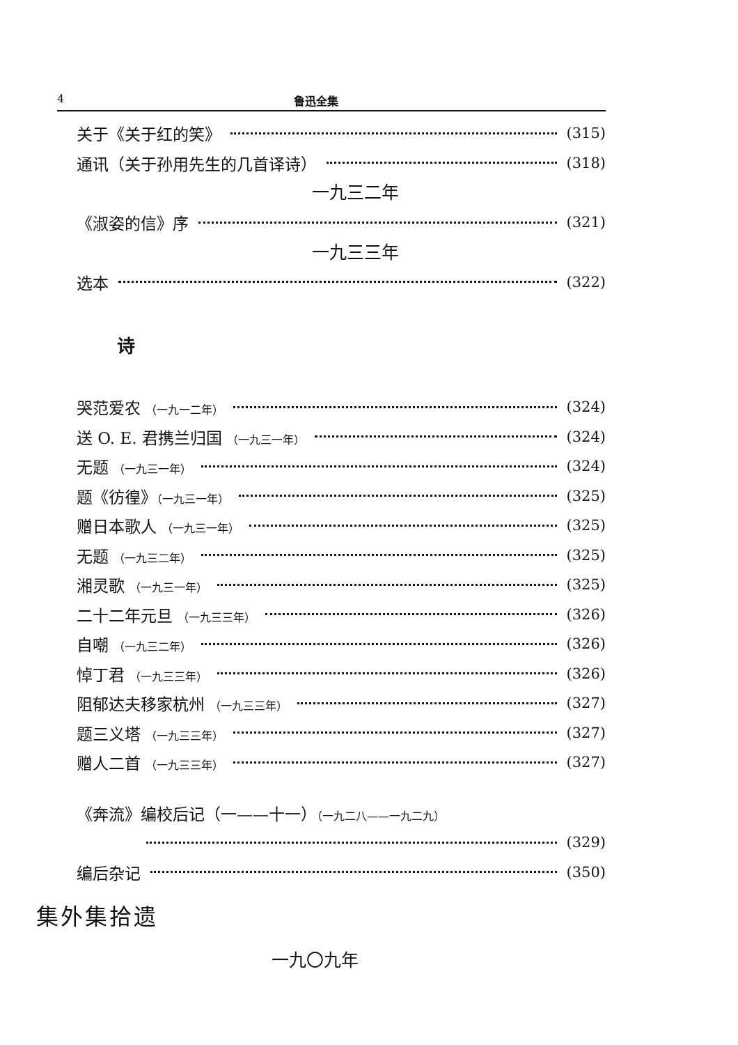4 鲁迅全集
关于《关于红的笑》 (315)
通讯（关于孙用先生的几首译诗） (318)
一九三二年
《淑姿的信》序 (321)
一九三三年
选本 (322)
诗
哭范爱农 （一九一二年） (324)
送 O. E. 君携兰归国 （一九三一年） (324)
无题 （一九三一年） (324)
题《彷徨》（一九三一年） (325)
赠日本歌人 （一九三一年） (325)
无题 （一九三二年） (325)
湘灵歌 （一九三一年） (325)
二十二年元旦 （一九三三年） (326)
自嘲 （一九三二年） (326)
悼丁君 （一九三三年） (326)
阻郁达夫移家杭州 （一九三三年） (327)
题三义塔 （一九三三年） (327)
赠人二首 （一九三三年） (327)
《奔流》编校后记（一——十一）（一九二八——一九二九）
(329)
编后杂记 (350)
集外集拾遗
一九〇九年